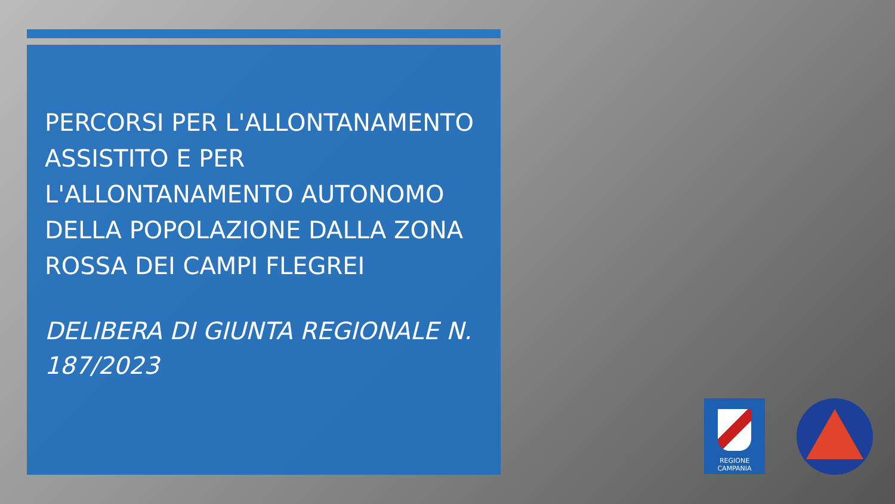PERCORSI PER L'ALLONTANAMENTO ASSISTITO E PER L'ALLONTANAMENTO AUTONOMO DELLA POPOLAZIONE DALLA ZONA ROSSA DEI CAMPI FLEGREI
DELIBERA DI GIUNTA REGIONALE N. 187/2023
REGIONE CAMPANIA